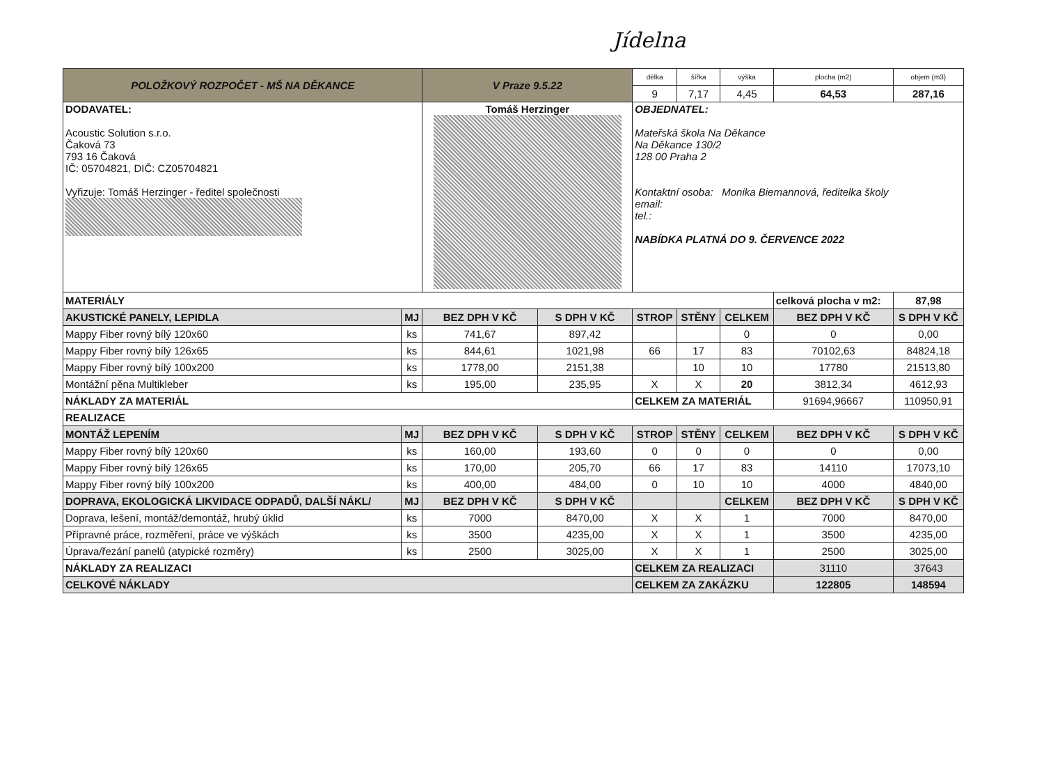Jídelna
| POLOŽKOVÝ ROZPOČET - MŠ NA DĚKANCE | | V Praze 9.5.22 | | délka | šířka | výška | plocha (m2) | objem (m3) |
| | | | | 9 | 7,17 | 4,45 | 64,53 | 287,16 |
| DODAVATEL: Acoustic Solution s.r.o. Čaková 73 793 16 Čaková IČ: 05704821, DIČ: CZ05704821 Vyřizuje: Tomáš Herzinger - ředitel společnosti | | Tomáš Herzinger | | OBJEDNATEL: Mateřská škola Na Děkance Na Děkance 130/2 128 00 Praha 2 Kontaktní osoba: Monika Biemannová, ředitelka školy email: tel.: NABÍDKA PLATNÁ DO 9. ČERVENCE 2022 | | | | |
| MATERIÁLY | | | | | | | celková plocha v m2: | 87,98 |
| AKUSTICKÉ PANELY, LEPIDLA | MJ | BEZ DPH V KČ | S DPH V KČ | STROP | STĚNY | CELKEM | BEZ DPH V KČ | S DPH V KČ |
| Mappy Fiber rovný bílý 120x60 | ks | 741,67 | 897,42 | | | 0 | 0 | 0,00 |
| Mappy Fiber rovný bílý 126x65 | ks | 844,61 | 1021,98 | 66 | 17 | 83 | 70102,63 | 84824,18 |
| Mappy Fiber rovný bílý 100x200 | ks | 1778,00 | 2151,38 | | 10 | 10 | 17780 | 21513,80 |
| Montážní pěna Multikleber | ks | 195,00 | 235,95 | X | X | 20 | 3812,34 | 4612,93 |
| NÁKLADY ZA MATERIÁL | | | | CELKEM ZA MATERIÁL | | | 91694,96667 | 110950,91 |
| REALIZACE | | | | | | | | |
| MONTÁŽ LEPENÍM | MJ | BEZ DPH V KČ | S DPH V KČ | STROP | STĚNY | CELKEM | BEZ DPH V KČ | S DPH V KČ |
| Mappy Fiber rovný bílý 120x60 | ks | 160,00 | 193,60 | 0 | 0 | 0 | 0 | 0,00 |
| Mappy Fiber rovný bílý 126x65 | ks | 170,00 | 205,70 | 66 | 17 | 83 | 14110 | 17073,10 |
| Mappy Fiber rovný bílý 100x200 | ks | 400,00 | 484,00 | 0 | 10 | 10 | 4000 | 4840,00 |
| DOPRAVA, EKOLOGICKÁ LIKVIDACE ODPADŮ, DALŠÍ NÁKL/ | MJ | BEZ DPH V KČ | S DPH V KČ | | | CELKEM | BEZ DPH V KČ | S DPH V KČ |
| Doprava, lešení, montáž/demontáž, hrubý úklid | ks | 7000 | 8470,00 | X | X | 1 | 7000 | 8470,00 |
| Přípravné práce, rozměření, práce ve výškách | ks | 3500 | 4235,00 | X | X | 1 | 3500 | 4235,00 |
| Úprava/řezání panelů (atypické rozměry) | ks | 2500 | 3025,00 | X | X | 1 | 2500 | 3025,00 |
| NÁKLADY ZA REALIZACI | | | | CELKEM ZA REALIZACI | | | 31110 | 37643 |
| CELKOVÉ NÁKLADY | | | | CELKEM ZA ZAKÁZKU | | | 122805 | 148594 |